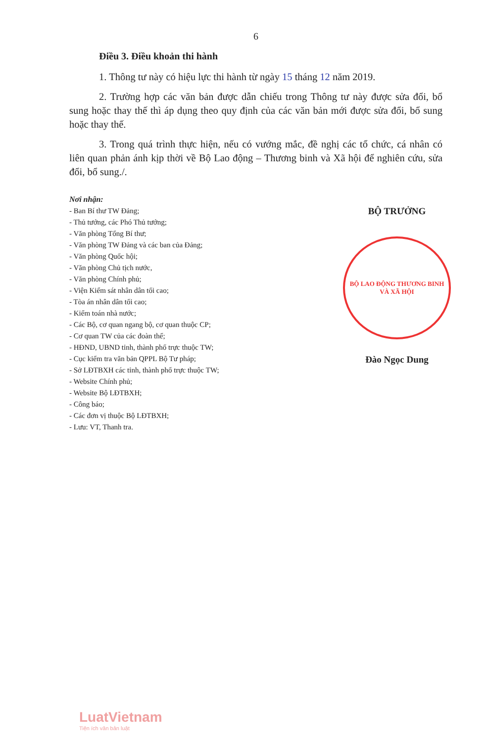6
Điều 3. Điều khoản thi hành
1. Thông tư này có hiệu lực thi hành từ ngày 15 tháng 12 năm 2019.
2. Trường hợp các văn bản được dẫn chiếu trong Thông tư này được sửa đổi, bổ sung hoặc thay thế thì áp dụng theo quy định của các văn bản mới được sửa đổi, bổ sung hoặc thay thế.
3. Trong quá trình thực hiện, nếu có vướng mắc, đề nghị các tổ chức, cá nhân có liên quan phản ánh kịp thời về Bộ Lao động – Thương binh và Xã hội để nghiên cứu, sửa đổi, bổ sung./.
Nơi nhận:
- Ban Bí thư TW Đảng;
- Thủ tướng, các Phó Thủ tướng;
- Văn phòng Tổng Bí thư;
- Văn phòng TW Đảng và các ban của Đảng;
- Văn phòng Quốc hội;
- Văn phòng Chủ tịch nước,
- Văn phòng Chính phủ;
- Viện Kiểm sát nhân dân tối cao;
- Tòa án nhân dân tối cao;
- Kiểm toán nhà nước;
- Các Bộ, cơ quan ngang bộ, cơ quan thuộc CP;
- Cơ quan TW của các đoàn thể;
- HĐND, UBND tỉnh, thành phố trực thuộc TW;
- Cục kiểm tra văn bản QPPL Bộ Tư pháp;
- Sở LĐTBXH các tỉnh, thành phố trực thuộc TW;
- Website Chính phủ;
- Website Bộ LĐTBXH;
- Công báo;
- Các đơn vị thuộc Bộ LĐTBXH;
- Lưu: VT, Thanh tra.
BỘ TRƯỞNG
BỘ LAO ĐỘNG THƯƠNG BINH VÀ XÃ HỘI
Đào Ngọc Dung
LuatVietnam
Tiện ích văn bản luật